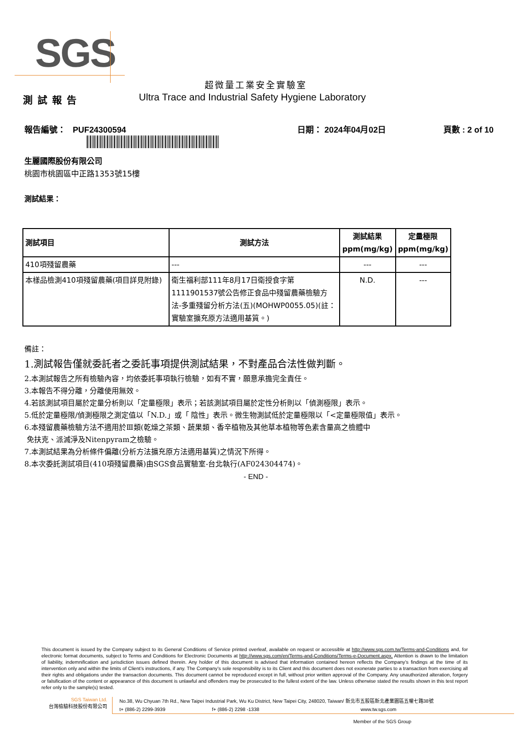SGS
超微量工業安全實驗室
測試報告
Ultra Trace and Industrial Safety Hygiene Laboratory
報告編號： PUF24300594 日期： 2024年04月02日 頁數 : 2 of 10
生麗國際股份有限公司
桃園市桃園區中正路1353號15樓
測試結果：
| 測試項目 | 測試方法 | 測試結果 ppm(mg/kg) | 定量極限 ppm(mg/kg) |
| --- | --- | --- | --- |
| 410項殘留農藥 | --- | --- | --- |
| 本樣品檢測410項殘留農藥(項目詳見附錄) | 衛生福利部111年8月17日衛授食字第1111901537號公告修正食品中殘留農藥檢驗方法-多重殘留分析方法(五)(MOHWP0055.05)(註：實驗室擴充原方法適用基質。) | N.D. | --- |
備註：
1.測試報告僅就委託者之委託事項提供測試結果，不對產品合法性做判斷。
2.本測試報告之所有檢驗內容，均依委託事項執行檢驗，如有不實，願意承擔完全責任。
3.本報告不得分離，分離使用無效。
4.若該測試項目屬於定量分析則以「定量極限」表示；若該測試項目屬於定性分析則以「偵測極限」表示。
5.低於定量極限/偵測極限之測定值以「N.D.」或「 陰性」表示。微生物測試低於定量極限以「<定量極限值」表示。
6.本殘留農藥檢驗方法不適用於Ⅲ類(乾燥之茶類、蔬果類、香辛植物及其他草本植物等色素含量高之檢體中
免扶克、派滅淨及Nitenpyram之檢驗。
7.本測試結果為分析條件偏離(分析方法擴充原方法適用基質)之情況下所得。
8.本次委託測試項目(410項殘留農藥)由SGS食品實驗室-台北執行(AF024304474)。
- END -
This document is issued by the Company subject to its General Conditions of Service printed overleaf, available on request or accessible at http://www.sgs.com.tw/Terms-and-Conditions and, for electronic format documents, subject to Terms and Conditions for Electronic Documents at http://www.sgs.com/en/Terms-and-Conditions/Terms-e-Document.aspx. Attention is drawn to the limitation of liability, indemnification and jurisdiction issues defined therein. Any holder of this document is advised that information contained hereon reflects the Company’s findings at the time of its intervention only and within the limits of Client’s instructions, if any. The Company’s sole responsibility is to its Client and this document does not exonerate parties to a transaction from exercising all their rights and obligations under the transaction documents. This document cannot be reproduced except in full, without prior written approval of the Company. Any unauthorized alteration, forgery or falsification of the content or appearance of this document is unlawful and offenders may be prosecuted to the fullest extent of the law. Unless otherwise stated the results shown in this test report refer only to the sample(s) tested.
SGS Taiwan Ltd.
台灣檢驗科技股份有限公司
No.38, Wu Chyuan 7th Rd., New Taipei Industrial Park, Wu Ku District, New Taipei City, 248020, Taiwan/ 新北市五股區新北產業園區五權七路38號
t+ (886-2) 2299-3939 f+ (886-2) 2298 -1338 www.tw.sgs.com
Member of the SGS Group